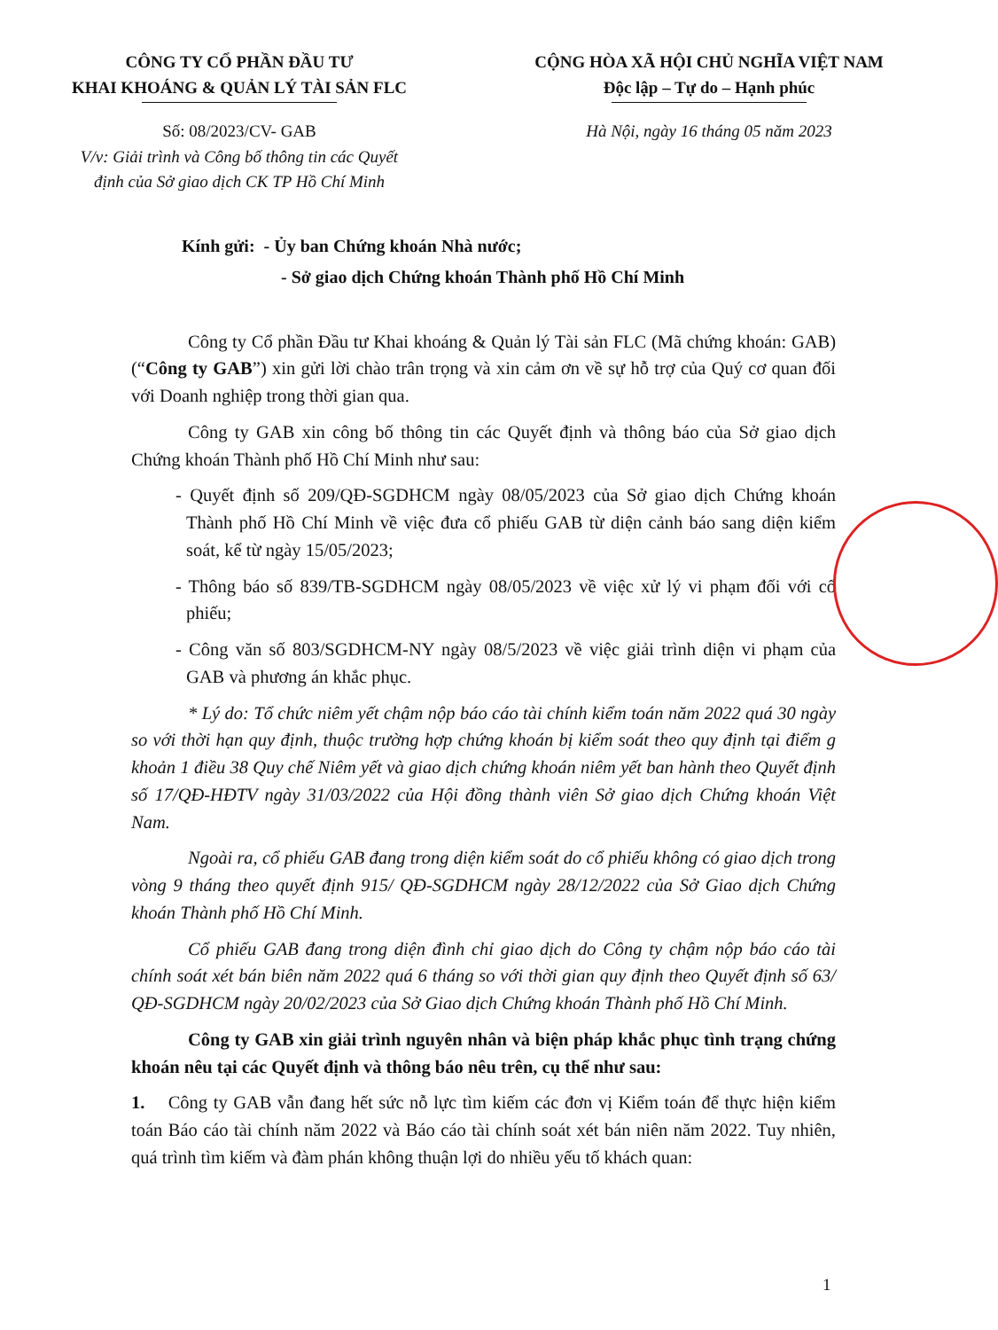CÔNG TY CỔ PHẦN ĐẦU TƯ
KHAI KHOÁNG & QUẢN LÝ TÀI SẢN FLC
CỘNG HÒA XÃ HỘI CHỦ NGHĨA VIỆT NAM
Độc lập – Tự do – Hạnh phúc
Số: 08/2023/CV- GAB
V/v: Giải trình và Công bố thông tin các Quyết
định của Sở giao dịch CK TP Hồ Chí Minh
Hà Nội, ngày 16 tháng 05 năm 2023
Kính gửi: - Ủy ban Chứng khoán Nhà nước;
- Sở giao dịch Chứng khoán Thành phố Hồ Chí Minh
Công ty Cổ phần Đầu tư Khai khoáng & Quản lý Tài sản FLC (Mã chứng khoán: GAB) (“Công ty GAB”) xin gửi lời chào trân trọng và xin cảm ơn về sự hỗ trợ của Quý cơ quan đối với Doanh nghiệp trong thời gian qua.
Công ty GAB xin công bố thông tin các Quyết định và thông báo của Sở giao dịch Chứng khoán Thành phố Hồ Chí Minh như sau:
- Quyết định số 209/QĐ-SGDHCM ngày 08/05/2023 của Sở giao dịch Chứng khoán Thành phố Hồ Chí Minh về việc đưa cổ phiếu GAB từ diện cảnh báo sang diện kiểm soát, kể từ ngày 15/05/2023;
- Thông báo số 839/TB-SGDHCM ngày 08/05/2023 về việc xử lý vi phạm đối với cổ phiếu;
- Công văn số 803/SGDHCM-NY ngày 08/5/2023 về việc giải trình diện vi phạm của GAB và phương án khắc phục.
* Lý do: Tổ chức niêm yết chậm nộp báo cáo tài chính kiểm toán năm 2022 quá 30 ngày so với thời hạn quy định, thuộc trường hợp chứng khoán bị kiểm soát theo quy định tại điểm g khoản 1 điều 38 Quy chế Niêm yết và giao dịch chứng khoán niêm yết ban hành theo Quyết định số 17/QĐ-HĐTV ngày 31/03/2022 của Hội đồng thành viên Sở giao dịch Chứng khoán Việt Nam.
Ngoài ra, cổ phiếu GAB đang trong diện kiểm soát do cổ phiếu không có giao dịch trong vòng 9 tháng theo quyết định 915/ QĐ-SGDHCM ngày 28/12/2022 của Sở Giao dịch Chứng khoán Thành phố Hồ Chí Minh.
Cổ phiếu GAB đang trong diện đình chỉ giao dịch do Công ty chậm nộp báo cáo tài chính soát xét bán biên năm 2022 quá 6 tháng so với thời gian quy định theo Quyết định số 63/ QĐ-SGDHCM ngày 20/02/2023 của Sở Giao dịch Chứng khoán Thành phố Hồ Chí Minh.
Công ty GAB xin giải trình nguyên nhân và biện pháp khắc phục tình trạng chứng khoán nêu tại các Quyết định và thông báo nêu trên, cụ thể như sau:
1. Công ty GAB vẫn đang hết sức nỗ lực tìm kiếm các đơn vị Kiểm toán để thực hiện kiểm toán Báo cáo tài chính năm 2022 và Báo cáo tài chính soát xét bán niên năm 2022. Tuy nhiên, quá trình tìm kiếm và đàm phán không thuận lợi do nhiều yếu tố khách quan:
1